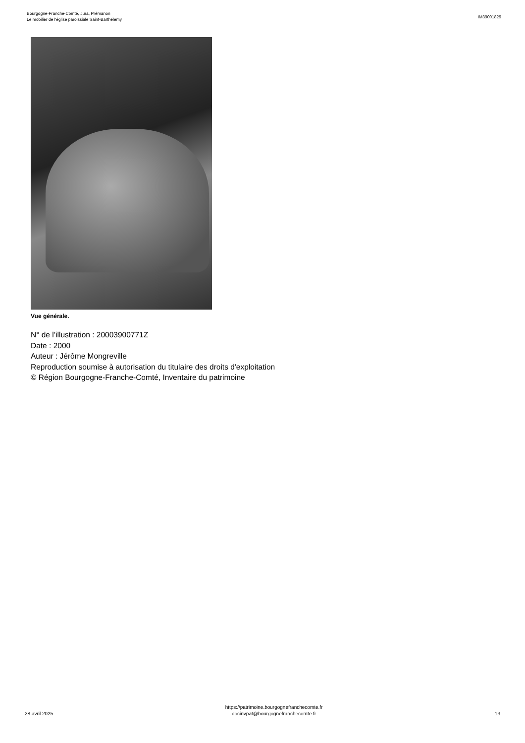Bourgogne-Franche-Comté, Jura, Prémanon
Le mobilier de l'église paroissiale Saint-Barthélemy
IM39001829
Vue générale.
N° de l’illustration : 20003900771Z
Date : 2000
Auteur : Jérôme Mongreville
Reproduction soumise à autorisation du titulaire des droits d'exploitation
© Région Bourgogne-Franche-Comté, Inventaire du patrimoine
28 avril 2025
https://patrimoine.bourgognefranchecomte.fr
docinvpat@bourgognefranchecomte.fr
13